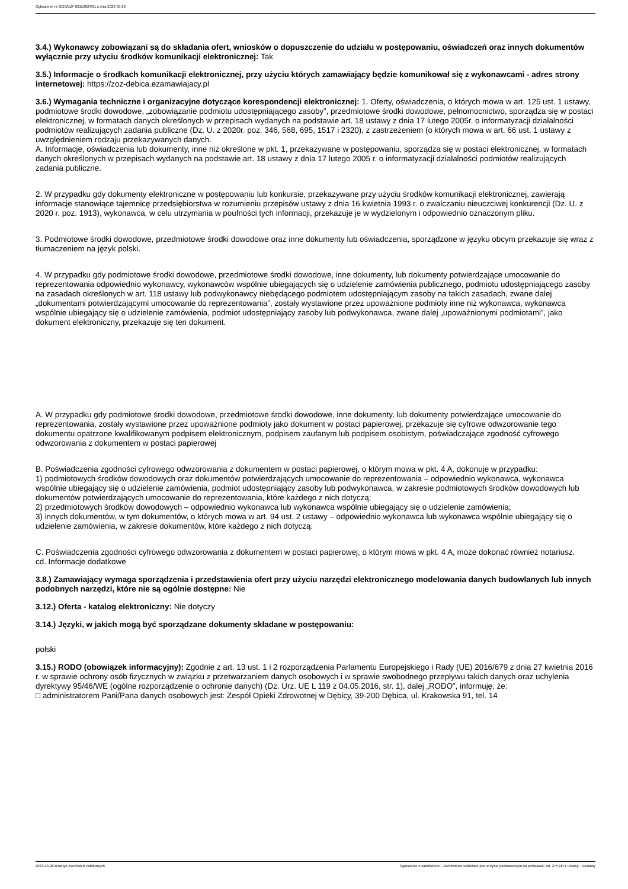Ogłoszenie nr 2023/BZP 00153824/01 z dnia 2023-03-28
3.4.) Wykonawcy zobowiązani są do składania ofert, wniosków o dopuszczenie do udziału w postępowaniu, oświadczeń oraz innych dokumentów wyłącznie przy użyciu środków komunikacji elektronicznej: Tak
3.5.) Informacje o środkach komunikacji elektronicznej, przy użyciu których zamawiający będzie komunikował się z wykonawcami - adres strony internetowej: https://zoz-debica.ezamawiajacy.pl
3.6.) Wymagania techniczne i organizacyjne dotyczące korespondencji elektronicznej: 1. Oferty, oświadczenia, o których mowa w art. 125 ust. 1 ustawy, podmiotowe środki dowodowe, „zobowiązanie podmiotu udostępniającego zasoby”, przedmiotowe środki dowodowe, pełnomocnictwo, sporządza się w postaci elektronicznej, w formatach danych określonych w przepisach wydanych na podstawie art. 18 ustawy z dnia 17 lutego 2005r. o informatyzacji działalności podmiotów realizujących zadania publiczne (Dz. U. z 2020r. poz. 346, 568, 695, 1517 i 2320), z zastrzeżeniem (o których mowa w art. 66 ust. 1 ustawy z uwzględnieniem rodzaju przekazywanych danych.
A. Informacje, oświadczenia lub dokumenty, inne niż określone w pkt. 1, przekazywane w postępowaniu, sporządza się w postaci elektronicznej, w formatach danych określonych w przepisach wydanych na podstawie art. 18 ustawy z dnia 17 lutego 2005 r. o informatyzacji działalności podmiotów realizujących zadania publiczne.
2. W przypadku gdy dokumenty elektroniczne w postępowaniu lub konkursie, przekazywane przy użyciu środków komunikacji elektronicznej, zawierają informacje stanowiące tajemnicę przedsiębiorstwa w rozumieniu przepisów ustawy z dnia 16 kwietnia 1993 r. o zwalczaniu nieuczciwej konkurencji (Dz. U. z 2020 r. poz. 1913), wykonawca, w celu utrzymania w poufności tych informacji, przekazuje je w wydzielonym i odpowiednio oznaczonym pliku.
3. Podmiotowe środki dowodowe, przedmiotowe środki dowodowe oraz inne dokumenty lub oświadczenia, sporządzone w języku obcym przekazuje się wraz z tłumaczeniem na język polski.
4. W przypadku gdy podmiotowe środki dowodowe, przedmiotowe środki dowodowe, inne dokumenty, lub dokumenty potwierdzające umocowanie do reprezentowania odpowiednio wykonawcy, wykonawców wspólnie ubiegających się o udzielenie zamówienia publicznego, podmiotu udostępniającego zasoby na zasadach określonych w art. 118 ustawy lub podwykonawcy niebędącego podmiotem udostępniającym zasoby na takich zasadach, zwane dalej „dokumentami potwierdzającymi umocowanie do reprezentowania”, zostały wystawione przez upoważnione podmioty inne niż wykonawca, wykonawca wspólnie ubiegający się o udzielenie zamówienia, podmiot udostępniający zasoby lub podwykonawca, zwane dalej „upoważnionymi podmiotami”, jako dokument elektroniczny, przekazuje się ten dokument.
A. W przypadku gdy podmiotowe środki dowodowe, przedmiotowe środki dowodowe, inne dokumenty, lub dokumenty potwierdzające umocowanie do reprezentowania, zostały wystawione przez upoważnione podmioty jako dokument w postaci papierowej, przekazuje się cyfrowe odwzorowanie tego dokumentu opatrzone kwalifikowanym podpisem elektronicznym, podpisem zaufanym lub podpisem osobistym, poświadczające zgodność cyfrowego odwzorowania z dokumentem w postaci papierowej
B. Poświadczenia zgodności cyfrowego odwzorowania z dokumentem w postaci papierowej, o którym mowa w pkt. 4 A, dokonuje w przypadku:
1) podmiotowych środków dowodowych oraz dokumentów potwierdzających umocowanie do reprezentowania – odpowiednio wykonawca, wykonawca wspólnie ubiegający się o udzielenie zamówienia, podmiot udostępniający zasoby lub podwykonawca, w zakresie podmiotowych środków dowodowych lub dokumentów potwierdzających umocowanie do reprezentowania, które każdego z nich dotyczą;
2) przedmiotowych środków dowodowych – odpowiednio wykonawca lub wykonawca wspólnie ubiegający się o udzielenie zamówienia;
3) innych dokumentów, w tym dokumentów, o których mowa w art. 94 ust. 2 ustawy – odpowiednio wykonawca lub wykonawca wspólnie ubiegający się o udzielenie zamówienia, w zakresie dokumentów, które każdego z nich dotyczą.
C. Poświadczenia zgodności cyfrowego odwzorowania z dokumentem w postaci papierowej, o którym mowa w pkt. 4 A, może dokonać również notariusz.
cd. Informacje dodatkowe
3.8.) Zamawiający wymaga sporządzenia i przedstawienia ofert przy użyciu narzędzi elektronicznego modelowania danych budowlanych lub innych podobnych narzędzi, które nie są ogólnie dostępne: Nie
3.12.) Oferta - katalog elektroniczny: Nie dotyczy
3.14.) Języki, w jakich mogą być sporządzane dokumenty składane w postępowaniu:
polski
3.15.) RODO (obowiązek informacyjny): Zgodnie z art. 13 ust. 1 i 2 rozporządzenia Parlamentu Europejskiego i Rady (UE) 2016/679 z dnia 27 kwietnia 2016 r. w sprawie ochrony osób fizycznych w związku z przetwarzaniem danych osobowych i w sprawie swobodnego przepływu takich danych oraz uchylenia dyrektywy 95/46/WE (ogólne rozporządzenie o ochronie danych) (Dz. Urz. UE L 119 z 04.05.2016, str. 1), dalej „RODO”, informuję, że:
□ administratorem Pani/Pana danych osobowych jest: Zespół Opieki Zdrowotnej w Dębicy, 39-200 Dębica, ul. Krakowska 91, tel. 14
2023-03-28 Biuletyn Zamówień Publicznych Ogłoszenie o zamówieniu - Zamówienie udzielane jest w trybie podstawowym na podstawie: art. 275 pkt 1 ustawy - Dostawy